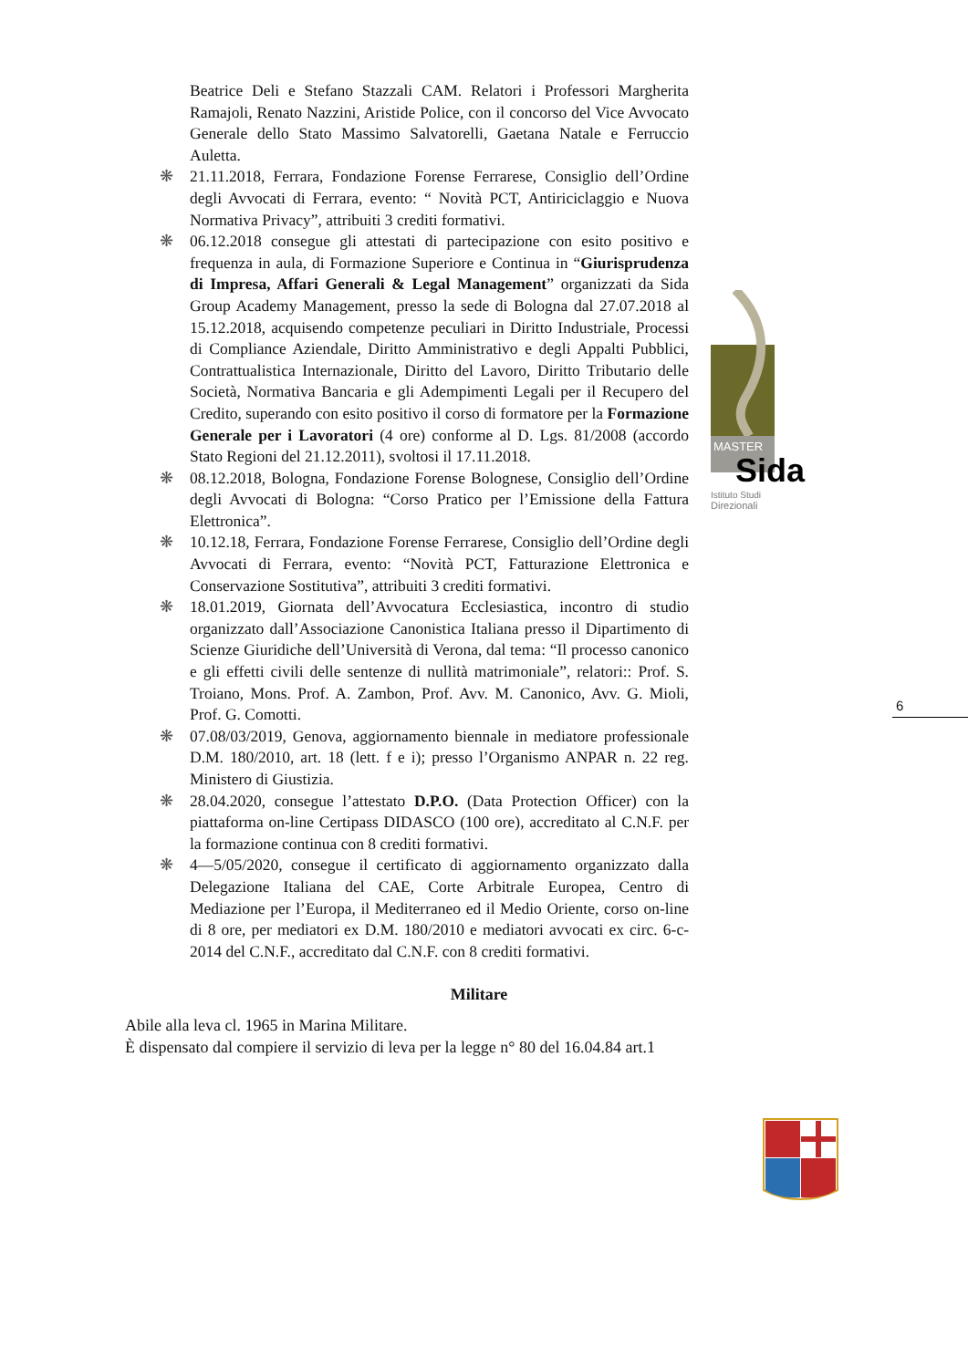Beatrice Deli e Stefano Stazzali CAM. Relatori i Professori Margherita Ramajoli, Renato Nazzini, Aristide Police, con il concorso del Vice Avvocato Generale dello Stato Massimo Salvatorelli, Gaetana Natale e Ferruccio Auletta.
❋ 21.11.2018, Ferrara, Fondazione Forense Ferrarese, Consiglio dell’Ordine degli Avvocati di Ferrara, evento: “ Novità PCT, Antiriciclaggio e Nuova Normativa Privacy”, attribuiti 3 crediti formativi.
❋ 06.12.2018 consegue gli attestati di partecipazione con esito positivo e frequenza in aula, di Formazione Superiore e Continua in “Giurisprudenza di Impresa, Affari Generali & Legal Management” organizzati da Sida Group Academy Management, presso la sede di Bologna dal 27.07.2018 al 15.12.2018, acquisendo competenze peculiari in Diritto Industriale, Processi di Compliance Aziendale, Diritto Amministrativo e degli Appalti Pubblici, Contrattualistica Internazionale, Diritto del Lavoro, Diritto Tributario delle Società, Normativa Bancaria e gli Adempimenti Legali per il Recupero del Credito, superando con esito positivo il corso di formatore per la Formazione Generale per i Lavoratori (4 ore) conforme al D. Lgs. 81/2008 (accordo Stato Regioni del 21.12.2011), svoltosi il 17.11.2018.
❋ 08.12.2018, Bologna, Fondazione Forense Bolognese, Consiglio dell’Ordine degli Avvocati di Bologna: “Corso Pratico per l’Emissione della Fattura Elettronica”.
❋ 10.12.18, Ferrara, Fondazione Forense Ferrarese, Consiglio dell’Ordine degli Avvocati di Ferrara, evento: “Novità PCT, Fatturazione Elettronica e Conservazione Sostitutiva”, attribuiti 3 crediti formativi.
❋ 18.01.2019, Giornata dell’Avvocatura Ecclesiastica, incontro di studio organizzato dall’Associazione Canonistica Italiana presso il Dipartimento di Scienze Giuridiche dell’Università di Verona, dal tema: “Il processo canonico e gli effetti civili delle sentenze di nullità matrimoniale”, relatori:: Prof. S. Troiano, Mons. Prof. A. Zambon, Prof. Avv. M. Canonico, Avv. G. Mioli, Prof. G. Comotti.
❋ 07.08/03/2019, Genova, aggiornamento biennale in mediatore professionale D.M. 180/2010, art. 18 (lett. f e i); presso l’Organismo ANPAR n. 22 reg. Ministero di Giustizia.
❋ 28.04.2020, consegue l’attestato D.P.O. (Data Protection Officer) con la piattaforma on-line Certipass DIDASCO (100 ore), accreditato al C.N.F. per la formazione continua con 8 crediti formativi.
❋ 4—5/05/2020, consegue il certificato di aggiornamento organizzato dalla Delegazione Italiana del CAE, Corte Arbitrale Europea, Centro di Mediazione per l’Europa, il Mediterraneo ed il Medio Oriente, corso on-line di 8 ore, per mediatori ex D.M. 180/2010 e mediatori avvocati ex circ. 6-c-2014 del C.N.F., accreditato dal C.N.F. con 8 crediti formativi.
Militare
Abile alla leva cl. 1965 in Marina Militare.
È dispensato dal compiere il servizio di leva per la legge n° 80 del 16.04.84 art.1
MASTER
Sida
Istituto Studi
Direzionali
6